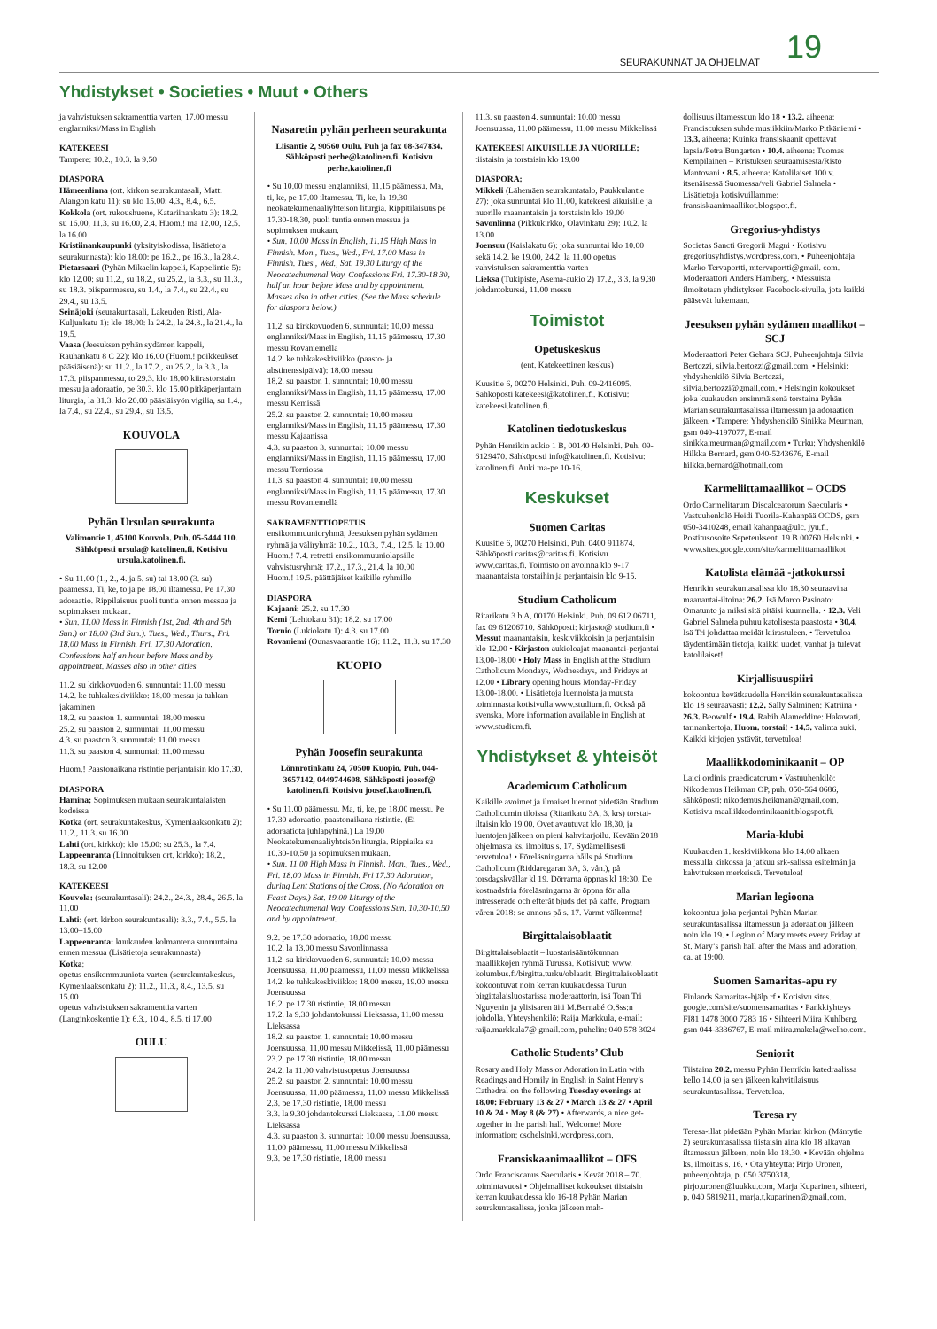SEURAKUNNAT JA OHJELMAT 19
Yhdistykset • Societies • Muut • Others
ja vahvistuksen sakramenttia varten, 17.00 messu englanniksi/Mass in English
KATEKEESI
Tampere: 10.2., 10.3. la 9.50
DIASPORA
Hämeenlinna (ort. kirkon seurakuntasali, Matti Alangon katu 11): su klo 15.00: 4.3., 8.4., 6.5.
Kokkola (ort. rukoushuone, Katariinankatu 3): 18.2. su 16.00, 11.3. su 16.00, 2.4. Huom.! ma 12.00, 12.5. la 16.00
Kristiinankaupunki (yksityiskodissa, lisätietoja seurakunnasta): klo 18.00: pe 16.2., pe 16.3., la 28.4.
Pietarsaari (Pyhän Mikaelin kappeli, Kappelintie 5): klo 12.00: su 11.2., su 18.2., su 25.2., la 3.3., su 11.3., su 18.3. piispanmessu, su 1.4., la 7.4., su 22.4., su 29.4., su 13.5.
Seinäjoki (seurakuntasali, Lakeuden Risti, Ala-Kuljunkatu 1): klo 18.00: la 24.2., la 24.3., la 21.4., la 19.5.
Vaasa (Jeesuksen pyhän sydämen kappeli, Rauhankatu 8 C 22): klo 16.00 (Huom.! poikkeukset pääsiäisenä): su 11.2., la 17.2., su 25.2., la 3.3., la 17.3. piispanmessu, to 29.3. klo 18.00 kiirastorstain messu ja adoraatio, pe 30.3. klo 15.00 pitkäperjantain liturgia, la 31.3. klo 20.00 pääsiäisyön vigilia, su 1.4., la 7.4., su 22.4., su 29.4., su 13.5.
KOUVOLA
Pyhän Ursulan seurakunta
Valimontie 1, 45100 Kouvola. Puh. 05-5444 110. Sähköposti ursula@ katolinen.fi. Kotisivu ursula.katolinen.fi.
• Su 11.00 (1., 2., 4. ja 5. su) tai 18.00 (3. su) päämessu. Ti, ke, to ja pe 18.00 iltamessu. Pe 17.30 adoraatio. Rippilaisuus puoli tuntia ennen messua ja sopimuksen mukaan.
• Sun. 11.00 Mass in Finnish (1st, 2nd, 4th and 5th Sun.) or 18.00 (3rd Sun.). Tues., Wed., Thurs., Fri. 18.00 Mass in Finnish. Fri. 17.30 Adoration. Confessions half an hour before Mass and by appointment. Masses also in other cities.
11.2. su kirkkovuoden 6. sunnuntai: 11.00 messu
14.2. ke tuhkakeskiviikko: 18.00 messu ja tuhkan jakaminen
18.2. su paaston 1. sunnuntai: 18.00 messu
25.2. su paaston 2. sunnuntai: 11.00 messu
4.3. su paaston 3. sunnuntai: 11.00 messu
11.3. su paaston 4. sunnuntai: 11.00 messu
Huom.! Paastonaikana ristintie perjantaisin klo 17.30.
DIASPORA
Hamina: Sopimuksen mukaan seurakuntalaisten kodeissa
Kotka (ort. seurakuntakeskus, Kymenlaaksonkatu 2): 11.2., 11.3. su 16.00
Lahti (ort. kirkko): klo 15.00: su 25.3., la 7.4.
Lappeenranta (Linnoituksen ort. kirkko): 18.2., 18.3. su 12.00
KATEKEESI
Kouvola: (seurakuntasali): 24.2., 24.3., 28.4., 26.5. la 11.00
Lahti: (ort. kirkon seurakuntasali): 3.3., 7.4., 5.5. la 13.00–15.00
Lappeenranta: kuukauden kolmantena sunnuntaina ennen messua (Lisätietoja seurakunnasta)
Kotka:
opetus ensikommuuniota varten (seurakuntakeskus, Kymenlaaksonkatu 2): 11.2., 11.3., 8.4., 13.5. su 15.00
opetus vahvistuksen sakramenttia varten (Langinkoskentie 1): 6.3., 10.4., 8.5. ti 17.00
OULU
Nasaretin pyhän perheen seurakunta
Liisantie 2, 90560 Oulu. Puh ja fax 08-347834. Sähköposti perhe@katolinen.fi. Kotisivu perhe.katolinen.fi
• Su 10.00 messu englanniksi, 11.15 päämessu. Ma, ti, ke, pe 17.00 iltamessu. Ti, ke, la 19.30 neokatekumenaaliyhteisön liturgia. Rippitilaisuus pe 17.30-18.30, puoli tuntia ennen messua ja sopimuksen mukaan.
• Sun. 10.00 Mass in English, 11.15 High Mass in Finnish. Mon., Tues., Wed., Fri. 17.00 Mass in Finnish. Tues., Wed., Sat. 19.30 Liturgy of the Neocatechumenal Way. Confessions Fri. 17.30-18.30, half an hour before Mass and by appointment. Masses also in other cities. (See the Mass schedule for diaspora below.)
11.2. su kirkkovuoden 6. sunnuntai: 10.00 messu englanniksi/Mass in English, 11.15 päämessu, 17.30 messu Rovaniemellä
14.2. ke tuhkakeskiviikko (paasto- ja abstinenssipäivä): 18.00 messu
18.2. su paaston 1. sunnuntai: 10.00 messu englanniksi/Mass in English, 11.15 päämessu, 17.00 messu Kemissä
25.2. su paaston 2. sunnuntai: 10.00 messu englanniksi/Mass in English, 11.15 päämessu, 17.30 messu Kajaanissa
4.3. su paaston 3. sunnuntai: 10.00 messu englanniksi/Mass in English, 11.15 päämessu, 17.00 messu Torniossa
11.3. su paaston 4. sunnuntai: 10.00 messu englanniksi/Mass in English, 11.15 päämessu, 17.30 messu Rovaniemellä
SAKRAMENTTIOPETUS
ensikommuunioryhmä, Jeesuksen pyhän sydämen ryhmä ja väliryhmä: 10.2., 10.3., 7.4., 12.5. la 10.00
Huom.! 7.4. retretti ensikommuuniolapsille vahvistusryhmä: 17.2., 17.3., 21.4. la 10.00
Huom.! 19.5. päättäjäiset kaikille ryhmille
DIASPORA
Kajaani: 25.2. su 17.30
Kemi (Lehtokatu 31): 18.2. su 17.00
Tornio (Lukiokatu 1): 4.3. su 17.00
Rovaniemi (Ounasvaarantie 16): 11.2., 11.3. su 17.30
KUOPIO
Pyhän Joosefin seurakunta
Lönnrotinkatu 24, 70500 Kuopio. Puh. 044-3657142, 0449744608. Sähköposti joosef@ katolinen.fi. Kotisivu joosef.katolinen.fi.
• Su 11.00 päämessu. Ma, ti, ke, pe 18.00 messu. Pe 17.30 adoraatio, paastonaikana ristintie. (Ei adoraatiota juhlapyhinä.) La 19.00 Neokatekumenaaliyhteisön liturgia. Rippiaika su 10.30-10.50 ja sopimuksen mukaan.
• Sun. 11.00 High Mass in Finnish. Mon., Tues., Wed., Fri. 18.00 Mass in Finnish. Fri 17.30 Adoration, during Lent Stations of the Cross. (No Adoration on Feast Days.) Sat. 19.00 Liturgy of the Neocatechumenal Way. Confessions Sun. 10.30-10.50 and by appointment.
9.2. pe 17.30 adoraatio, 18.00 messu
10.2. la 13.00 messu Savonlinnassa
11.2. su kirkkovuoden 6. sunnuntai: 10.00 messu Joensuussa, 11.00 päämessu, 11.00 messu Mikkelissä
14.2. ke tuhkakeskiviikko: 18.00 messu, 19.00 messu Joensuussa
16.2. pe 17.30 ristintie, 18.00 messu
17.2. la 9.30 johdantokurssi Lieksassa, 11.00 messu Lieksassa
18.2. su paaston 1. sunnuntai: 10.00 messu Joensuussa, 11.00 messu Mikkelissä, 11.00 päämessu
23.2. pe 17.30 ristintie, 18.00 messu
24.2. la 11.00 vahvistusopetus Joensuussa
25.2. su paaston 2. sunnuntai: 10.00 messu Joensuussa, 11.00 päämessu, 11.00 messu Mikkelissä
2.3. pe 17.30 ristintie, 18.00 messu
3.3. la 9.30 johdantokurssi Lieksassa, 11.00 messu Lieksassa
4.3. su paaston 3. sunnuntai: 10.00 messu Joensuussa, 11.00 päämessu, 11.00 messu Mikkelissä
9.3. pe 17.30 ristintie, 18.00 messu
11.3. su paaston 4. sunnuntai: 10.00 messu Joensuussa, 11.00 päämessu, 11.00 messu Mikkelissä
KATEKEESI AIKUISILLE JA NUORILLE:
tiistaisin ja torstaisin klo 19.00
DIASPORA:
Mikkeli (Lähemäen seurakuntatalo, Paukkulantie 27): joka sunnuntai klo 11.00, katekeesi aikuisille ja nuorille maanantaisin ja torstaisin klo 19.00
Savonlinna (Pikkukirkko, Olavinkatu 29): 10.2. la 13.00
Joensuu (Kaislakatu 6): joka sunnuntai klo 10.00 sekä 14.2. ke 19.00, 24.2. la 11.00 opetus vahvistuksen sakramenttia varten
Lieksa (Tukipiste, Asema-aukio 2) 17.2., 3.3. la 9.30 johdantokurssi, 11.00 messu
Toimistot
Opetuskeskus
(ent. Katekeettinen keskus)
Kuusitie 6, 00270 Helsinki. Puh. 09-2416095. Sähköposti katekeesi@katolinen.fi. Kotisivu: katekeesi.katolinen.fi.
Katolinen tiedotuskeskus
Pyhän Henrikin aukio 1 B, 00140 Helsinki. Puh. 09-6129470. Sähköposti info@katolinen.fi. Kotisivu: katolinen.fi. Auki ma-pe 10-16.
Keskukset
Suomen Caritas
Kuusitie 6, 00270 Helsinki. Puh. 0400 911874. Sähköposti caritas@caritas.fi. Kotisivu www.caritas.fi. Toimisto on avoinna klo 9-17 maanantaista torstaihin ja perjantaisin klo 9-15.
Studium Catholicum
Ritarikatu 3 b A, 00170 Helsinki. Puh. 09 612 06711, fax 09 61206710. Sähköposti: kirjasto@ studium.fi • Messut maanantaisin, keskiviikkoisin ja perjantaisin klo 12.00 • Kirjaston aukioloajat maanantai-perjantai 13.00-18.00 • Holy Mass in English at the Studium Catholicum Mondays, Wednesdays, and Fridays at 12.00 • Library opening hours Monday-Friday 13.00-18.00. • Lisätietoja luennoista ja muusta toiminnasta kotisivulla www.studium.fi. Också på svenska. More information available in English at www.studium.fi.
Yhdistykset & yhteisöt
Academicum Catholicum
Kaikille avoimet ja ilmaiset luennot pidetään Studium Catholicumin tiloissa (Ritarikatu 3A, 3. krs) torstai-iltaisin klo 19.00. Ovet avautuvat klo 18.30, ja luentojen jälkeen on pieni kahvitarjoilu. Kevään 2018 ohjelmasta ks. ilmoitus s. 17. Sydämellisesti tervetuloa! • Föreläsningarna hålls på Studium Catholicum (Riddaregaran 3A, 3. vån.), på torsdagskvällar kl 19. Dörrarna öppnas kl 18:30. De kostnadsfria föreläsningarna är öppna för alla intresserade och efteråt bjuds det på kaffe. Program våren 2018: se annons på s. 17. Varmt välkomna!
Birgittalaisoblaatit
Birgittalaisoblaatit – luostarisääntökunnan maallikkojen ryhmä Turussa. Kotisivut: www. kolumbus.fi/birgitta.turku/oblaatit. Birgittalaisoblaatit kokoontuvat noin kerran kuukaudessa Turun birgittalaisluostarissa moderaattorin, isä Toan Tri Nguyenin ja ylisisaren äiti M.Bernabé O.Sss:n johdolla. Yhteyshenkilö: Raija Markkula, e-mail: raija.markkula7@ gmail.com, puhelin: 040 578 3024
Catholic Students’ Club
Rosary and Holy Mass or Adoration in Latin with Readings and Homily in English in Saint Henry’s Cathedral on the following Tuesday evenings at 18.00: February 13 & 27 • March 13 & 27 • April 10 & 24 • May 8 (& 27) • Afterwards, a nice get-together in the parish hall. Welcome! More information: cschelsinki.wordpress.com.
Fransiskaanimaallikot – OFS
Ordo Franciscanus Saecularis • Kevät 2018 – 70. toimintavuosi • Ohjelmalliset kokoukset tiistaisin kerran kuukaudessa klo 16-18 Pyhän Marian seurakuntasalissa, jonka jälkeen mah-
dollisuus iltamessuun klo 18 • 13.2. aiheena: Franciscuksen suhde musiikkiin/Marko Pitkäniemi • 13.3. aiheena: Kuinka fransiskaanit opettavat lapsia/Petra Bungarten • 10.4. aiheena: Tuomas Kempiläinen – Kristuksen seuraamisesta/Risto Mantovani • 8.5. aiheena: Katolilaiset 100 v. itsenäisessä Suomessa/veli Gabriel Salmela • Lisätietoja kotisivuillamme: fransiskaanimaallikot.blogspot.fi.
Gregorius-yhdistys
Societas Sancti Gregorii Magni • Kotisivu gregoriusyhdistys.wordpress.com. • Puheenjohtaja Marko Tervaportti, mtervaportti@gmail. com. Moderaattori Anders Hamberg. • Messuista ilmoitetaan yhdistyksen Facebook-sivulla, jota kaikki pääsevät lukemaan.
Jeesuksen pyhän sydämen maallikot – SCJ
Moderaattori Peter Gebara SCJ. Puheenjohtaja Silvia Bertozzi, silvia.bertozzi@gmail.com. • Helsinki: yhdyshenkilö Silvia Bertozzi, silvia.bertozzi@gmail.com. • Helsingin kokoukset joka kuukauden ensimmäisenä torstaina Pyhän Marian seurakuntasalissa iltamessun ja adoraation jälkeen. • Tampere: Yhdyshenkilö Sinikka Meurman, gsm 040-4197077, E-mail sinikka.meurman@gmail.com • Turku: Yhdyshenkilö Hilkka Bernard, gsm 040-5243676, E-mail hilkka.bernard@hotmail.com
Karmeliittamaallikot – OCDS
Ordo Carmelitarum Discalceatorum Saecularis • Vastuuhenkilö Heidi Tuorila-Kahanpää OCDS, gsm 050-3410248, email kahanpaa@ulc. jyu.fi. Postitusosoite Sepeteuksent. 19 B 00760 Helsinki. • www.sites.google.com/site/karmeliittamaallikot
Katolista elämää -jatkokurssi
Henrikin seurakuntasalissa klo 18.30 seuraavina maanantai-iltoina: 26.2. Isä Marco Pasinato: Omatunto ja miksi sitä pitäisi kuunnella. • 12.3. Veli Gabriel Salmela puhuu katolisesta paastosta • 30.4. Isä Tri johdattaa meidät kiirastuleen. • Tervetuloa täydentämään tietoja, kaikki uudet, vanhat ja tulevat katolilaiset!
Kirjallisuuspiiri
kokoontuu kevätkaudella Henrikin seurakuntasalissa klo 18 seuraavasti: 12.2. Sally Salminen: Katriina • 26.3. Beowulf • 19.4. Rabih Alameddine: Hakawati, tarinankertoja. Huom. torstai! • 14.5. valinta auki. Kaikki kirjojen ystävät, tervetuloa!
Maallikkodominikaanit – OP
Laici ordinis praedicatorum • Vastuuhenkilö: Nikodemus Heikman OP, puh. 050-564 0686, sähköposti: nikodemus.heikman@gmail.com. Kotisivu maallikkodominikaanit.blogspot.fi.
Maria-klubi
Kuukauden 1. keskiviikkona klo 14.00 alkaen messulla kirkossa ja jatkuu srk-salissa esitelmän ja kahvituksen merkeissä. Tervetuloa!
Marian legioona
kokoontuu joka perjantai Pyhän Marian seurakuntasalissa iltamessun ja adoraation jälkeen noin klo 19. • Legion of Mary meets every Friday at St. Mary’s parish hall after the Mass and adoration, ca. at 19:00.
Suomen Samaritas-apu ry
Finlands Samaritas-hjälp rf • Kotisivu sites. google.com/site/suomensamaritas • Pankkiyhteys FI81 1478 3000 7283 16 • Sihteeri Miira Kuhlberg, gsm 044-3336767, E-mail miira.makela@welho.com.
Seniorit
Tiistaina 20.2. messu Pyhän Henrikin katedraalissa kello 14.00 ja sen jälkeen kahvitilaisuus seurakuntasalissa. Tervetuloa.
Teresa ry
Teresa-illat pidetään Pyhän Marian kirkon (Mäntytie 2) seurakuntasalissa tiistaisin aina klo 18 alkavan iltamessun jälkeen, noin klo 18.30. • Kevään ohjelma ks. ilmoitus s. 16. • Ota yhteyttä: Pirjo Uronen, puheenjohtaja, p. 050 3750318, pirjo.uronen@luukku.com, Marja Kuparinen, sihteeri, p. 040 5819211, marja.t.kuparinen@gmail.com.